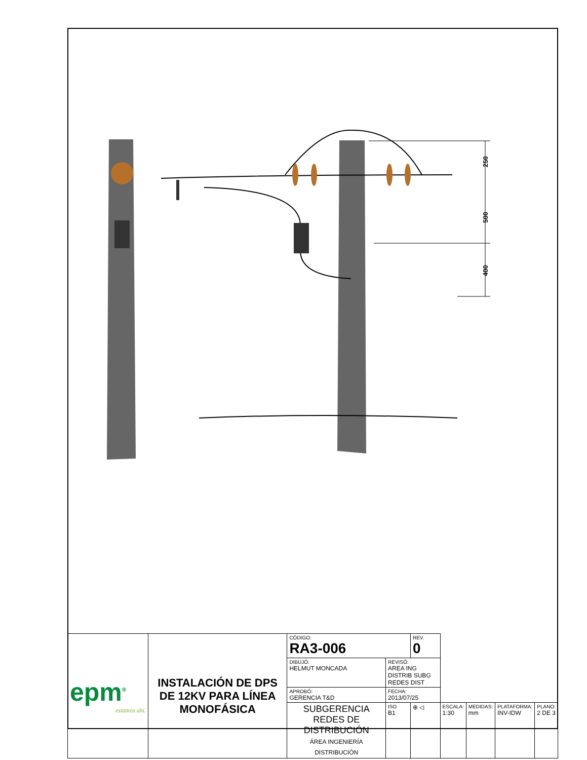250
500
400
| epm<sup>®</sup> estamos ahí. | INSTALACIÓN DE DPS DE 12KV PARA LÍNEA MONOFÁSICA | CÓDIGO: RA3-006 | | REV. 0 | | | | |
| | | DIBUJÓ: HELMUT MONCADA | REVISÓ: AREA ING DISTRIB SUBG REDES DIST | | | | | |
| | | APROBÓ: GERENCIA T&D | FECHA: 2013/07/25 | | | | | |
| | | SUBGERENCIA REDES DE DISTRIBUCIÓN ÁREA INGENIERÍA DISTRIBUCIÓN | ISO B1 | ⊕ ◁ | ESCALA: 1:30 | MEDIDAS: mm | PLATAFORMA: INV-IDW | PLANO: 2 DE 3 |